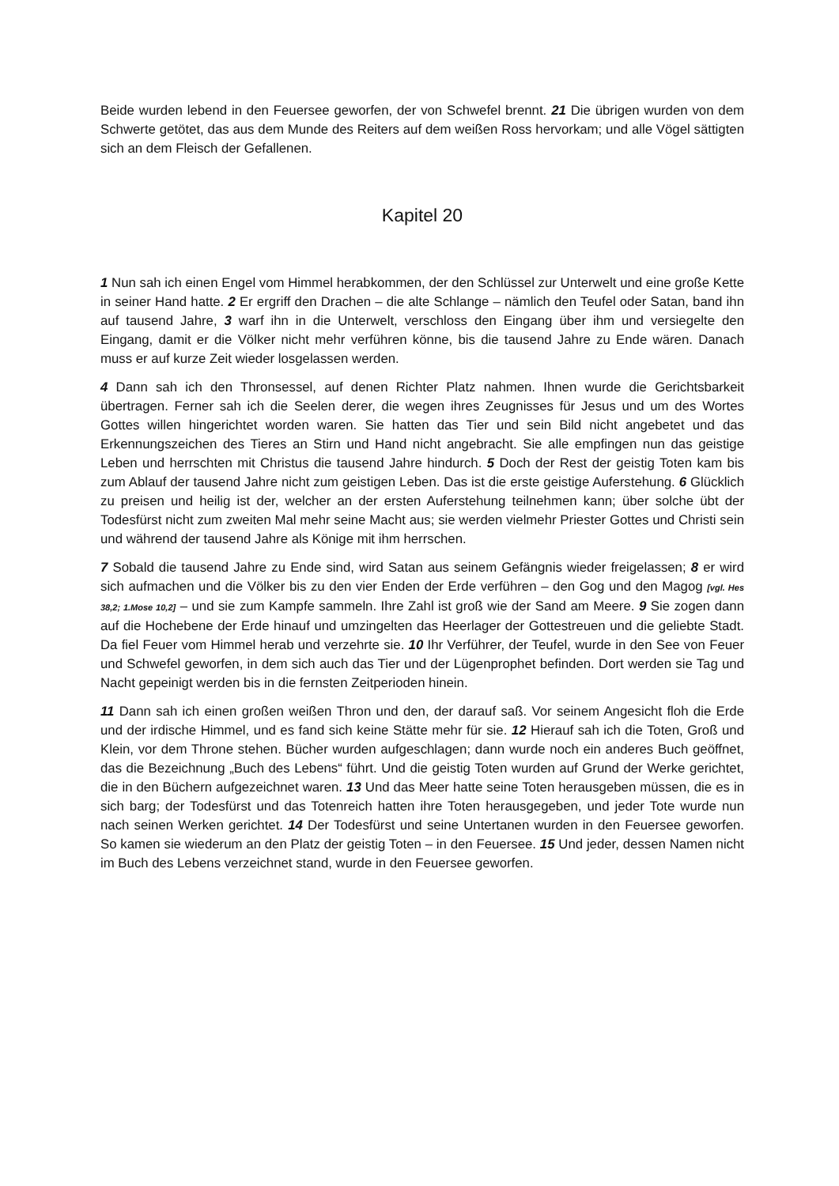Beide wurden lebend in den Feuersee geworfen, der von Schwefel brennt. 21 Die übrigen wurden von dem Schwerte getötet, das aus dem Munde des Reiters auf dem weißen Ross hervorkam; und alle Vögel sättigten sich an dem Fleisch der Gefallenen.
Kapitel 20
1 Nun sah ich einen Engel vom Himmel herabkommen, der den Schlüssel zur Unterwelt und eine große Kette in seiner Hand hatte. 2 Er ergriff den Drachen – die alte Schlange – nämlich den Teufel oder Satan, band ihn auf tausend Jahre, 3 warf ihn in die Unterwelt, verschloss den Eingang über ihm und versiegelte den Eingang, damit er die Völker nicht mehr verführen könne, bis die tausend Jahre zu Ende wären. Danach muss er auf kurze Zeit wieder losgelassen werden.
4 Dann sah ich den Thronsessel, auf denen Richter Platz nahmen. Ihnen wurde die Gerichtsbarkeit übertragen. Ferner sah ich die Seelen derer, die wegen ihres Zeugnisses für Jesus und um des Wortes Gottes willen hingerichtet worden waren. Sie hatten das Tier und sein Bild nicht angebetet und das Erkennungszeichen des Tieres an Stirn und Hand nicht angebracht. Sie alle empfingen nun das geistige Leben und herrschten mit Christus die tausend Jahre hindurch. 5 Doch der Rest der geistig Toten kam bis zum Ablauf der tausend Jahre nicht zum geistigen Leben. Das ist die erste geistige Auferstehung. 6 Glücklich zu preisen und heilig ist der, welcher an der ersten Auferstehung teilnehmen kann; über solche übt der Todesfürst nicht zum zweiten Mal mehr seine Macht aus; sie werden vielmehr Priester Gottes und Christi sein und während der tausend Jahre als Könige mit ihm herrschen.
7 Sobald die tausend Jahre zu Ende sind, wird Satan aus seinem Gefängnis wieder freigelassen; 8 er wird sich aufmachen und die Völker bis zu den vier Enden der Erde verführen – den Gog und den Magog [vgl. Hes 38,2; 1.Mose 10,2] – und sie zum Kampfe sammeln. Ihre Zahl ist groß wie der Sand am Meere. 9 Sie zogen dann auf die Hochebene der Erde hinauf und umzingelten das Heerlager der Gottestreuen und die geliebte Stadt. Da fiel Feuer vom Himmel herab und verzehrte sie. 10 Ihr Verführer, der Teufel, wurde in den See von Feuer und Schwefel geworfen, in dem sich auch das Tier und der Lügenprophet befinden. Dort werden sie Tag und Nacht gepeinigt werden bis in die fernsten Zeitperioden hinein.
11 Dann sah ich einen großen weißen Thron und den, der darauf saß. Vor seinem Angesicht floh die Erde und der irdische Himmel, und es fand sich keine Stätte mehr für sie. 12 Hierauf sah ich die Toten, Groß und Klein, vor dem Throne stehen. Bücher wurden aufgeschlagen; dann wurde noch ein anderes Buch geöffnet, das die Bezeichnung „Buch des Lebens“ führt. Und die geistig Toten wurden auf Grund der Werke gerichtet, die in den Büchern aufgezeichnet waren. 13 Und das Meer hatte seine Toten herausgeben müssen, die es in sich barg; der Todesfürst und das Totenreich hatten ihre Toten herausgegeben, und jeder Tote wurde nun nach seinen Werken gerichtet. 14 Der Todesfürst und seine Untertanen wurden in den Feuersee geworfen. So kamen sie wiederum an den Platz der geistig Toten – in den Feuersee. 15 Und jeder, dessen Namen nicht im Buch des Lebens verzeichnet stand, wurde in den Feuersee geworfen.